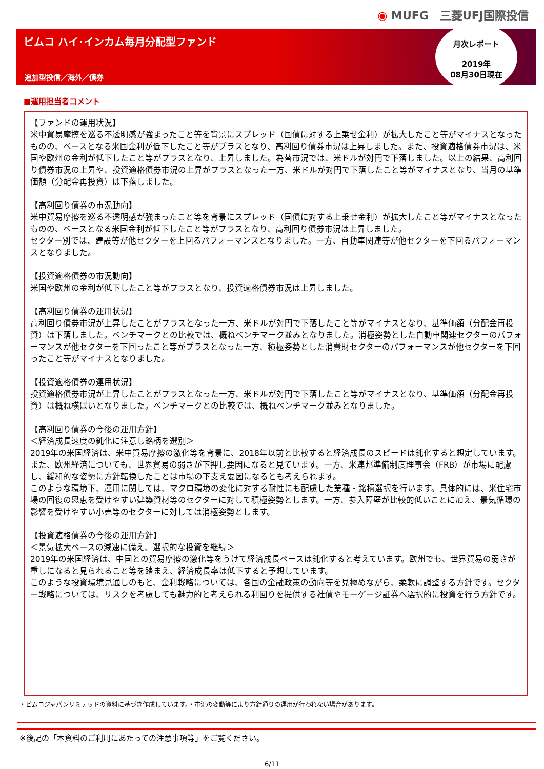◉ MUFG　三菱UFJ国際投信
ピムコ ハイ･インカム毎月分配型ファンド
追加型投信／海外／債券
月次レポート
2019年
08月30日現在
■運用担当者コメント
【ファンドの運用状況】
米中貿易摩擦を巡る不透明感が強まったこと等を背景にスプレッド（国債に対する上乗せ金利）が拡大したこと等がマイナスとなったものの、ベースとなる米国金利が低下したこと等がプラスとなり、高利回り債券市況は上昇しました。また、投資適格債券市況は、米国や欧州の金利が低下したこと等がプラスとなり、上昇しました。為替市況では、米ドルが対円で下落しました。以上の結果、高利回り債券市況の上昇や、投資適格債券市況の上昇がプラスとなった一方、米ドルが対円で下落したこと等がマイナスとなり、当月の基準価額（分配金再投資）は下落しました。
【高利回り債券の市況動向】
米中貿易摩擦を巡る不透明感が強まったこと等を背景にスプレッド（国債に対する上乗せ金利）が拡大したこと等がマイナスとなったものの、ベースとなる米国金利が低下したこと等がプラスとなり、高利回り債券市況は上昇しました。
セクター別では、建設等が他セクターを上回るパフォーマンスとなりました。一方、自動車関連等が他セクターを下回るパフォーマンスとなりました。
【投資適格債券の市況動向】
米国や欧州の金利が低下したこと等がプラスとなり、投資適格債券市況は上昇しました。
【高利回り債券の運用状況】
高利回り債券市況が上昇したことがプラスとなった一方、米ドルが対円で下落したこと等がマイナスとなり、基準価額（分配金再投資）は下落しました。ベンチマークとの比較では、概ねベンチマーク並みとなりました。消極姿勢とした自動車関連セクターのパフォーマンスが他セクターを下回ったこと等がプラスとなった一方、積極姿勢とした消費財セクターのパフォーマンスが他セクターを下回ったこと等がマイナスとなりました。
【投資適格債券の運用状況】
投資適格債券市況が上昇したことがプラスとなった一方、米ドルが対円で下落したこと等がマイナスとなり、基準価額（分配金再投資）は概ね横ばいとなりました。ベンチマークとの比較では、概ねベンチマーク並みとなりました。
【高利回り債券の今後の運用方針】
＜経済成長速度の鈍化に注意し銘柄を選別＞
2019年の米国経済は、米中貿易摩擦の激化等を背景に、2018年以前と比較すると経済成長のスピードは鈍化すると想定しています。また、欧州経済についても、世界貿易の弱さが下押し要因になると見ています。一方、米連邦準備制度理事会（FRB）が市場に配慮し、緩和的な姿勢に方針転換したことは市場の下支え要因になるとも考えられます。
このような環境下、運用に関しては、マクロ環境の変化に対する耐性にも配慮した業種・銘柄選択を行います。具体的には、米住宅市場の回復の恩恵を受けやすい建築資材等のセクターに対して積極姿勢とします。一方、参入障壁が比較的低いことに加え、景気循環の影響を受けやすい小売等のセクターに対しては消極姿勢とします。
【投資適格債券の今後の運用方針】
＜景気拡大ペースの減速に備え、選択的な投資を継続＞
2019年の米国経済は、中国との貿易摩擦の激化等をうけて経済成長ペースは鈍化すると考えています。欧州でも、世界貿易の弱さが重しになると見られること等を踏まえ、経済成長率は低下すると予想しています。
このような投資環境見通しのもと、金利戦略については、各国の金融政策の動向等を見極めながら、柔軟に調整する方針です。セクター戦略については、リスクを考慮しても魅力的と考えられる利回りを提供する社債やモーゲージ証券へ選択的に投資を行う方針です。
・ピムコジャパンリミテッドの資料に基づき作成しています。・市況の変動等により方針通りの運用が行われない場合があります。
※後記の「本資料のご利用にあたっての注意事項等」をご覧ください。
6/11